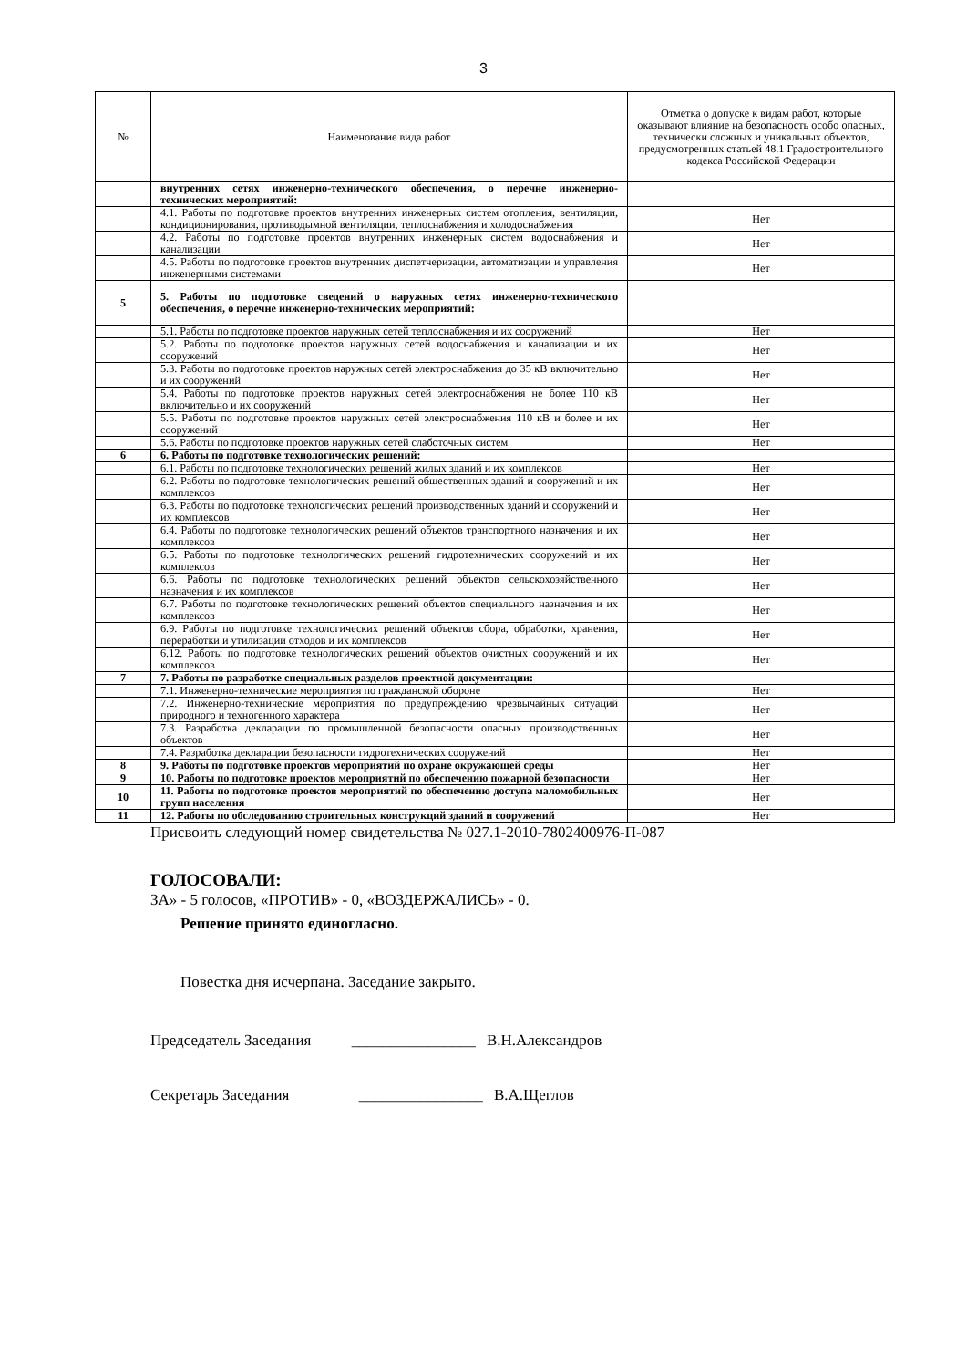3
| № | Наименование вида работ | Отметка о допуске к видам работ, которые оказывают влияние на безопасность особо опасных, технически сложных и уникальных объектов, предусмотренных статьей 48.1 Градостроительного кодекса Российской Федерации |
| --- | --- | --- |
| | внутренних сетях инженерно-технического обеспечения, о перечне инженерно-технических мероприятий: | |
| | 4.1. Работы по подготовке проектов внутренних инженерных систем отопления, вентиляции, кондиционирования, противодымной вентиляции, теплоснабжения и холодоснабжения | Нет |
| | 4.2. Работы по подготовке проектов внутренних инженерных систем водоснабжения и канализации | Нет |
| | 4.5. Работы по подготовке проектов внутренних диспетчеризации, автоматизации и управления инженерными системами | Нет |
| 5 | 5. Работы по подготовке сведений о наружных сетях инженерно-технического обеспечения, о перечне инженерно-технических мероприятий: | |
| | 5.1. Работы по подготовке проектов наружных сетей теплоснабжения и их сооружений | Нет |
| | 5.2. Работы по подготовке проектов наружных сетей водоснабжения и канализации и их сооружений | Нет |
| | 5.3. Работы по подготовке проектов наружных сетей электроснабжения до 35 кВ включительно и их сооружений | Нет |
| | 5.4. Работы по подготовке проектов наружных сетей электроснабжения не более 110 кВ включительно и их сооружений | Нет |
| | 5.5. Работы по подготовке проектов наружных сетей электроснабжения 110 кВ и более и их сооружений | Нет |
| | 5.6. Работы по подготовке проектов наружных сетей слаботочных систем | Нет |
| 6 | 6. Работы по подготовке технологических решений: | |
| | 6.1. Работы по подготовке технологических решений жилых зданий и их комплексов | Нет |
| | 6.2. Работы по подготовке технологических решений общественных зданий и сооружений и их комплексов | Нет |
| | 6.3. Работы по подготовке технологических решений производственных зданий и сооружений и их комплексов | Нет |
| | 6.4. Работы по подготовке технологических решений объектов транспортного назначения и их комплексов | Нет |
| | 6.5. Работы по подготовке технологических решений гидротехнических сооружений и их комплексов | Нет |
| | 6.6. Работы по подготовке технологических решений объектов сельскохозяйственного назначения и их комплексов | Нет |
| | 6.7. Работы по подготовке технологических решений объектов специального назначения и их комплексов | Нет |
| | 6.9. Работы по подготовке технологических решений объектов сбора, обработки, хранения, переработки и утилизации отходов и их комплексов | Нет |
| | 6.12. Работы по подготовке технологических решений объектов очистных сооружений и их комплексов | Нет |
| 7 | 7. Работы по разработке специальных разделов проектной документации: | |
| | 7.1. Инженерно-технические мероприятия по гражданской обороне | Нет |
| | 7.2. Инженерно-технические мероприятия по предупреждению чрезвычайных ситуаций природного и техногенного характера | Нет |
| | 7.3. Разработка декларации по промышленной безопасности опасных производственных объектов | Нет |
| | 7.4. Разработка декларации безопасности гидротехнических сооружений | Нет |
| 8 | 9. Работы по подготовке проектов мероприятий по охране окружающей среды | Нет |
| 9 | 10. Работы по подготовке проектов мероприятий по обеспечению пожарной безопасности | Нет |
| 10 | 11. Работы по подготовке проектов мероприятий по обеспечению доступа маломобильных групп населения | Нет |
| 11 | 12. Работы по обследованию строительных конструкций зданий и сооружений | Нет |
Присвоить следующий номер свидетельства № 027.1-2010-7802400976-П-087
ГОЛОСОВАЛИ:
ЗА» - 5 голосов, «ПРОТИВ» - 0, «ВОЗДЕРЖАЛИСЬ» - 0.
Решение принято единогласно.
Повестка дня исчерпана. Заседание закрыто.
Председатель Заседания ________________ В.Н.Александров
Секретарь Заседания ________________ В.А.Щеглов